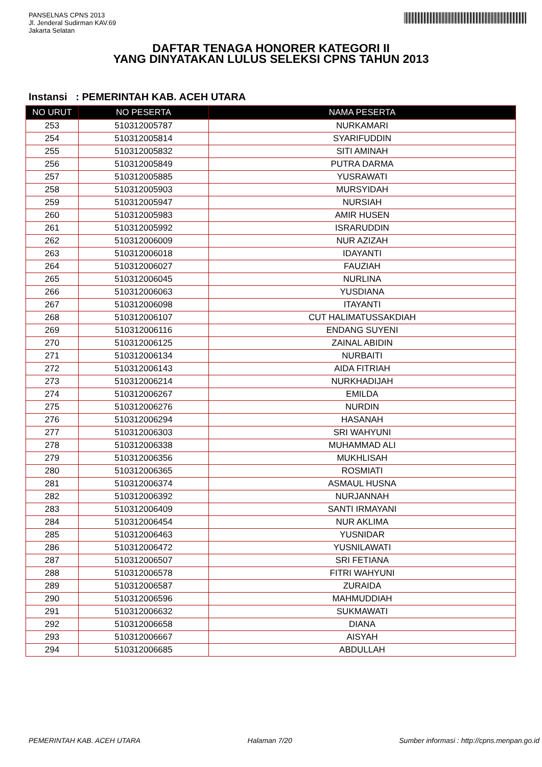PANSELNAS CPNS 2013
Jl. Jenderal Sudirman KAV.69
Jakarta Selatan
DAFTAR TENAGA HONORER KATEGORI II
YANG DINYATAKAN LULUS SELEKSI CPNS TAHUN 2013
Instansi : PEMERINTAH KAB. ACEH UTARA
| NO URUT | NO PESERTA | NAMA PESERTA |
| --- | --- | --- |
| 253 | 510312005787 | NURKAMARI |
| 254 | 510312005814 | SYARIFUDDIN |
| 255 | 510312005832 | SITI AMINAH |
| 256 | 510312005849 | PUTRA DARMA |
| 257 | 510312005885 | YUSRAWATI |
| 258 | 510312005903 | MURSYIDAH |
| 259 | 510312005947 | NURSIAH |
| 260 | 510312005983 | AMIR HUSEN |
| 261 | 510312005992 | ISRARUDDIN |
| 262 | 510312006009 | NUR AZIZAH |
| 263 | 510312006018 | IDAYANTI |
| 264 | 510312006027 | FAUZIAH |
| 265 | 510312006045 | NURLINA |
| 266 | 510312006063 | YUSDIANA |
| 267 | 510312006098 | ITAYANTI |
| 268 | 510312006107 | CUT HALIMATUSSAKDIAH |
| 269 | 510312006116 | ENDANG SUYENI |
| 270 | 510312006125 | ZAINAL ABIDIN |
| 271 | 510312006134 | NURBAITI |
| 272 | 510312006143 | AIDA FITRIAH |
| 273 | 510312006214 | NURKHADIJAH |
| 274 | 510312006267 | EMILDA |
| 275 | 510312006276 | NURDIN |
| 276 | 510312006294 | HASANAH |
| 277 | 510312006303 | SRI WAHYUNI |
| 278 | 510312006338 | MUHAMMAD ALI |
| 279 | 510312006356 | MUKHLISAH |
| 280 | 510312006365 | ROSMIATI |
| 281 | 510312006374 | ASMAUL HUSNA |
| 282 | 510312006392 | NURJANNAH |
| 283 | 510312006409 | SANTI IRMAYANI |
| 284 | 510312006454 | NUR AKLIMA |
| 285 | 510312006463 | YUSNIDAR |
| 286 | 510312006472 | YUSNILAWATI |
| 287 | 510312006507 | SRI FETIANA |
| 288 | 510312006578 | FITRI WAHYUNI |
| 289 | 510312006587 | ZURAIDA |
| 290 | 510312006596 | MAHMUDDIAH |
| 291 | 510312006632 | SUKMAWATI |
| 292 | 510312006658 | DIANA |
| 293 | 510312006667 | AISYAH |
| 294 | 510312006685 | ABDULLAH |
PEMERINTAH KAB. ACEH UTARA Halaman 7/20 Sumber informasi : http://cpns.menpan.go.id